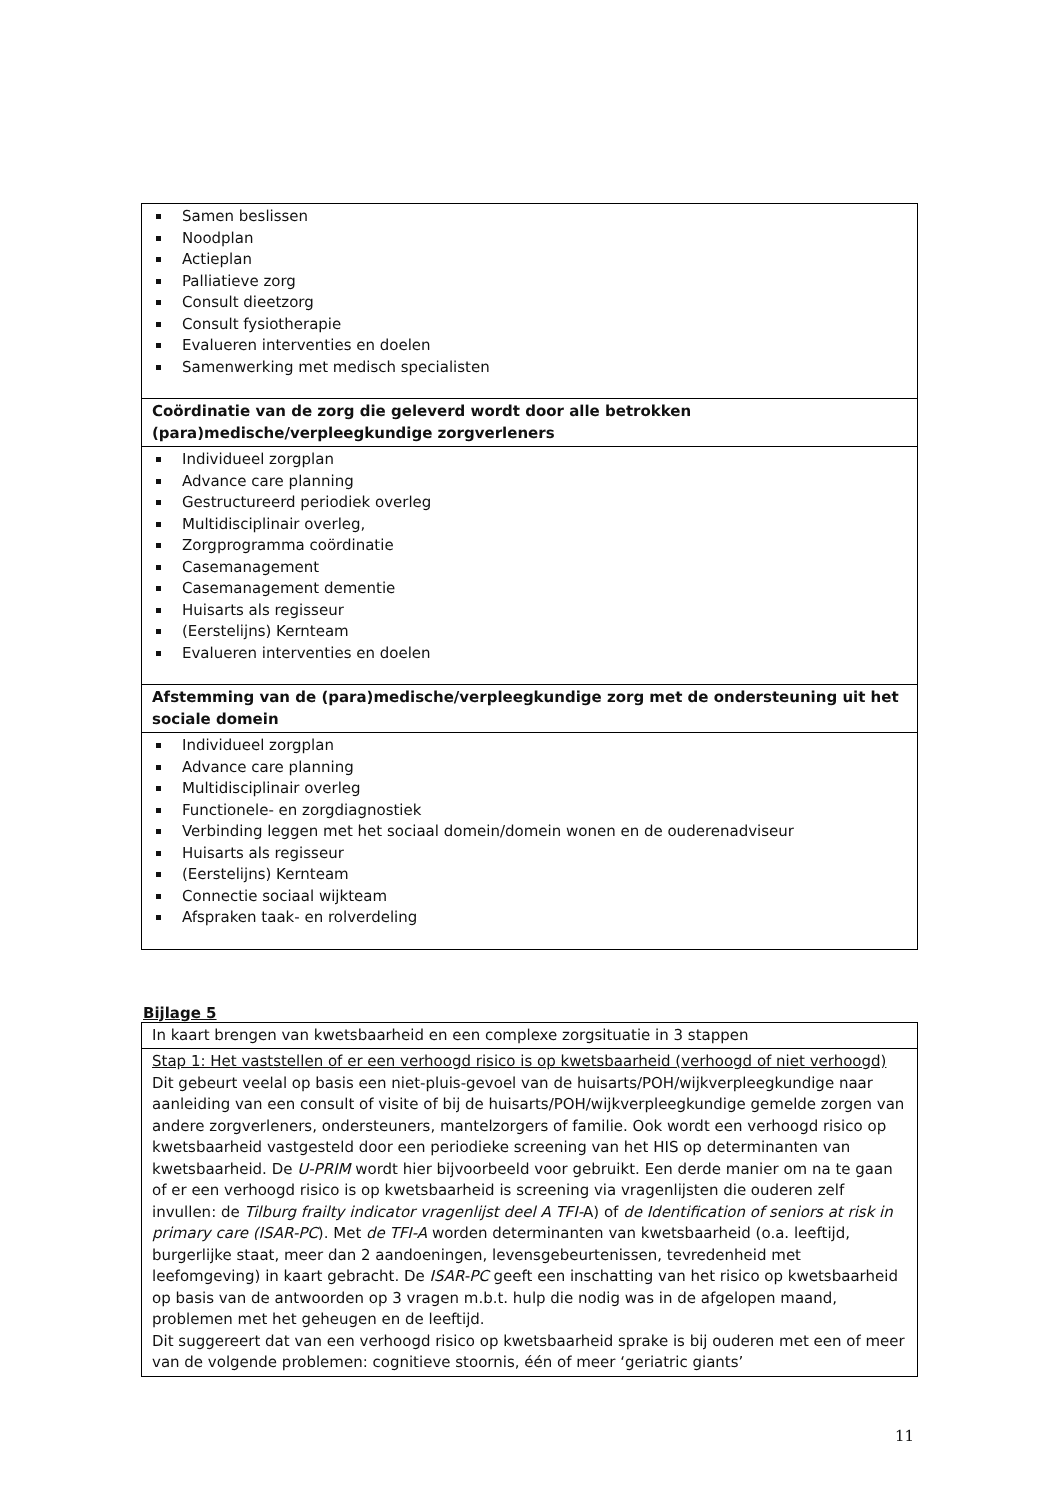| Samen beslissen Noodplan Actieplan Palliatieve zorg Consult dieetzorg Consult fysiotherapie Evalueren interventies en doelen Samenwerking met medisch specialisten |
| Coördinatie van de zorg die geleverd wordt door alle betrokken (para)medische/verpleegkundige zorgverleners |
| Individueel zorgplan Advance care planning Gestructureerd periodiek overleg Multidisciplinair overleg, Zorgprogramma coördinatie Casemanagement Casemanagement dementie Huisarts als regisseur (Eerstelijns) Kernteam Evalueren interventies en doelen |
| Afstemming van de (para)medische/verpleegkundige zorg met de ondersteuning uit het sociale domein |
| Individueel zorgplan Advance care planning Multidisciplinair overleg Functionele- en zorgdiagnostiek Verbinding leggen met het sociaal domein/domein wonen en de ouderenadviseur Huisarts als regisseur (Eerstelijns) Kernteam Connectie sociaal wijkteam Afspraken taak- en rolverdeling |
Bijlage 5
| In kaart brengen van kwetsbaarheid en een complexe zorgsituatie in 3 stappen |
| Stap 1: Het vaststellen of er een verhoogd risico is op kwetsbaarheid (verhoogd of niet verhoogd) Dit gebeurt veelal op basis een niet-pluis-gevoel van de huisarts/POH/wijkverpleegkundige naar aanleiding van een consult of visite of bij de huisarts/POH/wijkverpleegkundige gemelde zorgen van andere zorgverleners, ondersteuners, mantelzorgers of familie. Ook wordt een verhoogd risico op kwetsbaarheid vastgesteld door een periodieke screening van het HIS op determinanten van kwetsbaarheid. De U-PRIM wordt hier bijvoorbeeld voor gebruikt. Een derde manier om na te gaan of er een verhoogd risico is op kwetsbaarheid is screening via vragenlijsten die ouderen zelf invullen: de Tilburg frailty indicator vragenlijst deel A TFI- A) of de Identification of seniors at risk in primary care (ISAR-PC ). Met de TFI-A worden determinanten van kwetsbaarheid (o.a. leeftijd, burgerlijke staat, meer dan 2 aandoeningen, levensgebeurtenissen, tevredenheid met leefomgeving) in kaart gebracht. De ISAR-PC geeft een inschatting van het risico op kwetsbaarheid op basis van de antwoorden op 3 vragen m.b.t. hulp die nodig was in de afgelopen maand, problemen met het geheugen en de leeftijd. Dit suggereert dat van een verhoogd risico op kwetsbaarheid sprake is bij ouderen met een of meer van de volgende problemen: cognitieve stoornis, één of meer ‘geriatric giants’ |
11